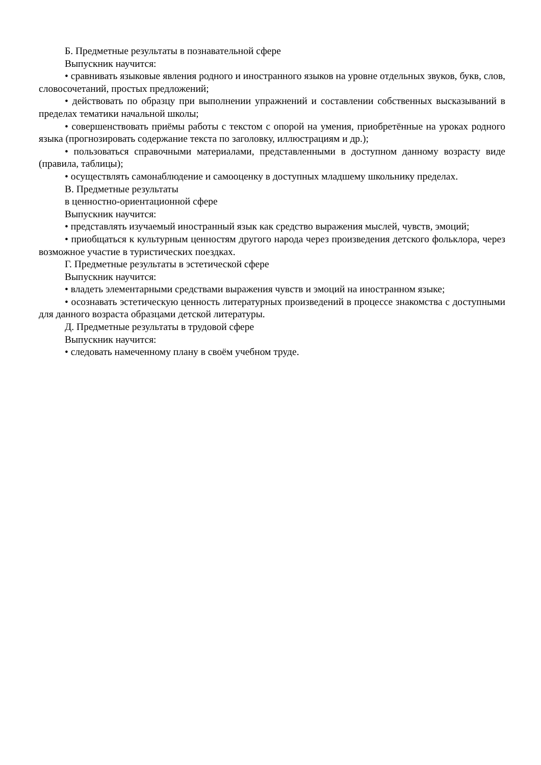Б. Предметные результаты в познавательной сфере
Выпускник научится:
• сравнивать языковые явления родного и иностранного языков на уровне отдельных звуков, букв, слов, словосочетаний, простых предложений;
• действовать по образцу при выполнении упражнений и составлении собственных высказываний в пределах тематики начальной школы;
• совершенствовать приёмы работы с текстом с опорой на умения, приобретённые на уроках родного языка (прогнозировать содержание текста по заголовку, иллюстрациям и др.);
• пользоваться справочными материалами, представленными в доступном данному возрасту виде (правила, таблицы);
• осуществлять самонаблюдение и самооценку в доступных младшему школьнику пределах.
В. Предметные результаты
в ценностно-ориентационной сфере
Выпускник научится:
• представлять изучаемый иностранный язык как средство выражения мыслей, чувств, эмоций;
• приобщаться к культурным ценностям другого народа через произведения детского фольклора, через возможное участие в туристических поездках.
Г. Предметные результаты в эстетической сфере
Выпускник научится:
• владеть элементарными средствами выражения чувств и эмоций на иностранном языке;
• осознавать эстетическую ценность литературных произведений в процессе знакомства с доступными для данного возраста образцами детской литературы.
Д. Предметные результаты в трудовой сфере
Выпускник научится:
• следовать намеченному плану в своём учебном труде.